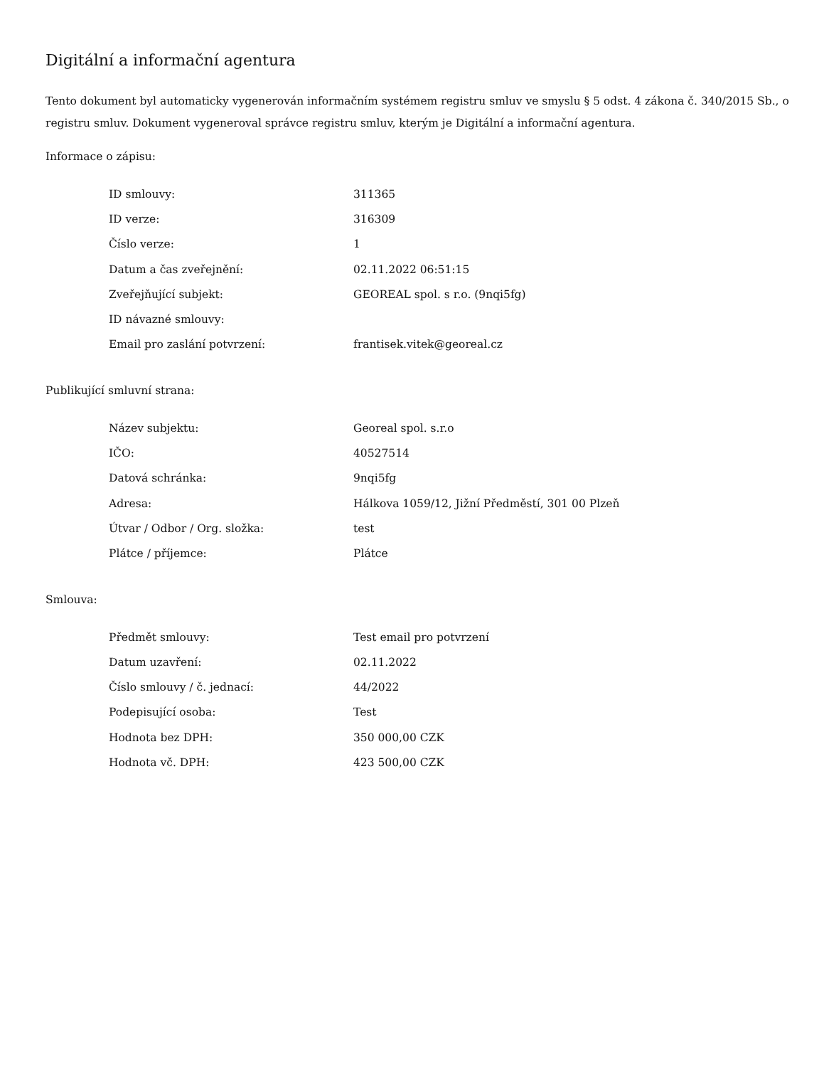Digitální a informační agentura
Tento dokument byl automaticky vygenerován informačním systémem registru smluv ve smyslu § 5 odst. 4 zákona č. 340/2015 Sb., o registru smluv. Dokument vygeneroval správce registru smluv, kterým je Digitální a informační agentura.
Informace o zápisu:
| ID smlouvy: | 311365 |
| ID verze: | 316309 |
| Číslo verze: | 1 |
| Datum a čas zveřejnění: | 02.11.2022 06:51:15 |
| Zveřejňující subjekt: | GEOREAL spol. s r.o. (9nqi5fg) |
| ID návazné smlouvy: | |
| Email pro zaslání potvrzení: | frantisek.vitek@georeal.cz |
Publikující smluvní strana:
| Název subjektu: | Georeal spol. s.r.o |
| IČO: | 40527514 |
| Datová schránka: | 9nqi5fg |
| Adresa: | Hálkova 1059/12, Jižní Předměstí, 301 00 Plzeň |
| Útvar / Odbor / Org. složka: | test |
| Plátce / příjemce: | Plátce |
Smlouva:
| Předmět smlouvy: | Test email pro potvrzení |
| Datum uzavření: | 02.11.2022 |
| Číslo smlouvy / č. jednací: | 44/2022 |
| Podepisující osoba: | Test |
| Hodnota bez DPH: | 350 000,00 CZK |
| Hodnota vč. DPH: | 423 500,00 CZK |